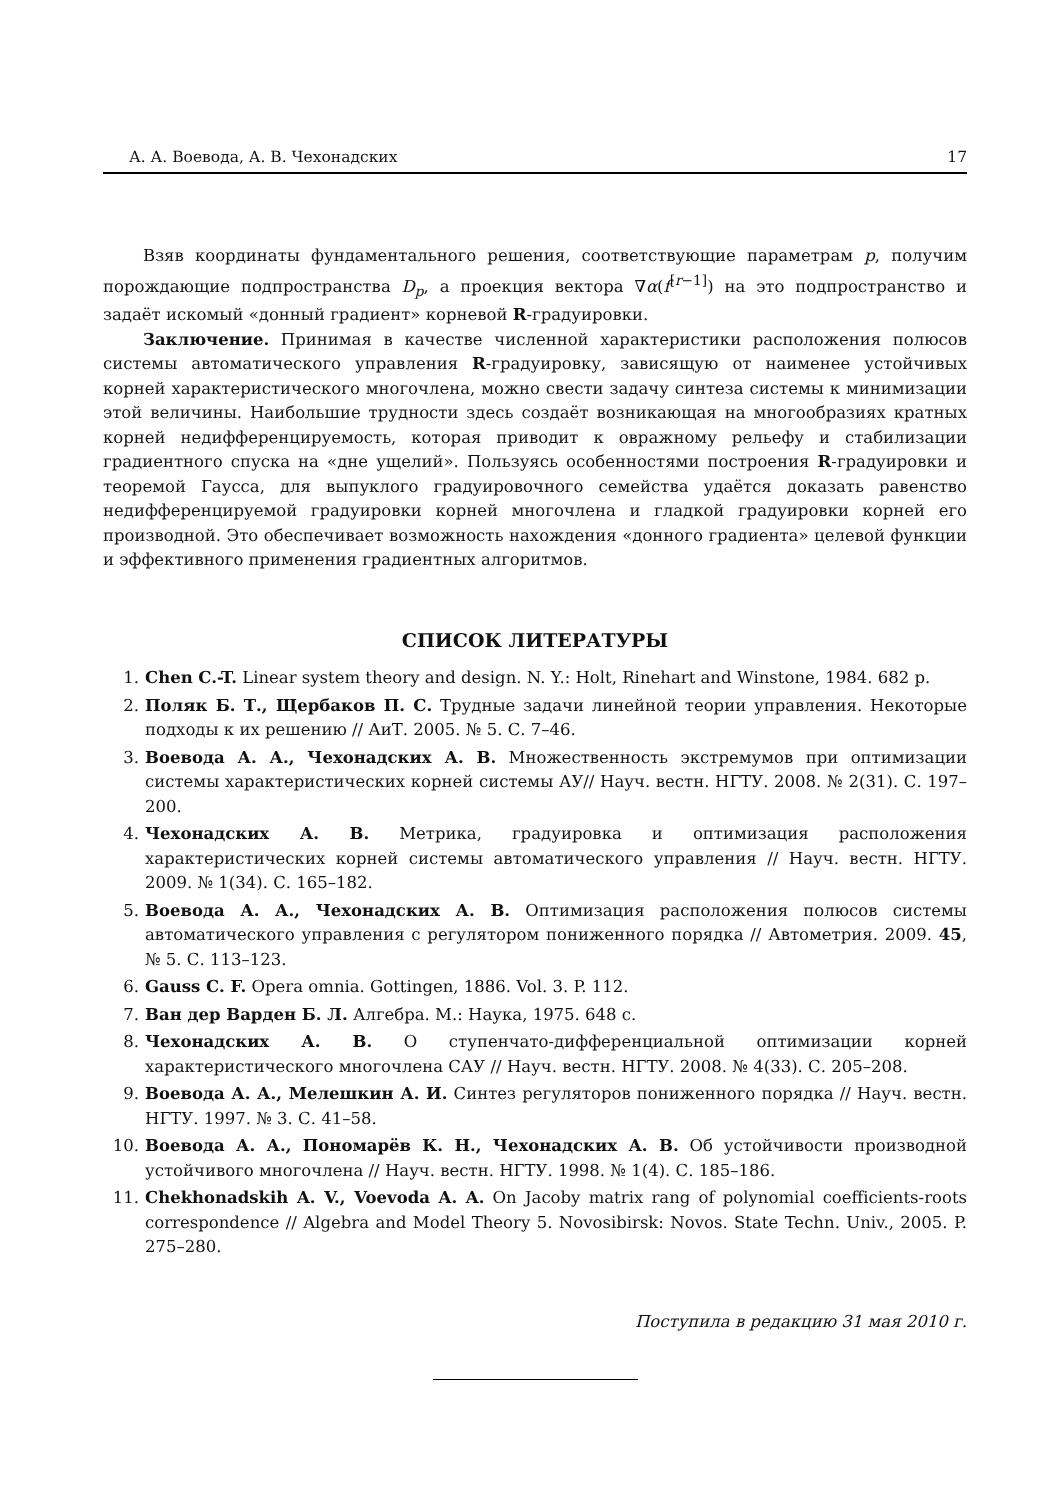А. А. Воевода, А. В. Чехонадских 17
Взяв координаты фундаментального решения, соответствующие параметрам p, получим порождающие подпространства D<sub>p</sub>, а проекция вектора ∇α(f<sup>[r−1]</sup>) на это подпространство и задаёт искомый «донный градиент» корневой R-градуировки.
Заключение. Принимая в качестве численной характеристики расположения полюсов системы автоматического управления R-градуировку, зависящую от наименее устойчивых корней характеристического многочлена, можно свести задачу синтеза системы к минимизации этой величины. Наибольшие трудности здесь создаёт возникающая на многообразиях кратных корней недифференцируемость, которая приводит к овражному рельефу и стабилизации градиентного спуска на «дне ущелий». Пользуясь особенностями построения R-градуировки и теоремой Гаусса, для выпуклого градуировочного семейства удаётся доказать равенство недифференцируемой градуировки корней многочлена и гладкой градуировки корней его производной. Это обеспечивает возможность нахождения «донного градиента» целевой функции и эффективного применения градиентных алгоритмов.
СПИСОК ЛИТЕРАТУРЫ
1. Chen C.-T. Linear system theory and design. N. Y.: Holt, Rinehart and Winstone, 1984. 682 p.
2. Поляк Б. Т., Щербаков П. С. Трудные задачи линейной теории управления. Некоторые подходы к их решению // АиТ. 2005. № 5. С. 7–46.
3. Воевода А. А., Чехонадских А. В. Множественность экстремумов при оптимизации системы характеристических корней системы АУ// Науч. вестн. НГТУ. 2008. № 2(31). С. 197–200.
4. Чехонадских А. В. Метрика, градуировка и оптимизация расположения характеристических корней системы автоматического управления // Науч. вестн. НГТУ. 2009. № 1(34). С. 165–182.
5. Воевода А. А., Чехонадских А. В. Оптимизация расположения полюсов системы автоматического управления с регулятором пониженного порядка // Автометрия. 2009. 45, № 5. С. 113–123.
6. Gauss C. F. Opera omnia. Gottingen, 1886. Vol. 3. P. 112.
7. Ван дер Варден Б. Л. Алгебра. М.: Наука, 1975. 648 с.
8. Чехонадских А. В. О ступенчато-дифференциальной оптимизации корней характеристического многочлена САУ // Науч. вестн. НГТУ. 2008. № 4(33). С. 205–208.
9. Воевода А. А., Мелешкин А. И. Синтез регуляторов пониженного порядка // Науч. вестн. НГТУ. 1997. № 3. С. 41–58.
10. Воевода А. А., Пономарёв К. Н., Чехонадских А. В. Об устойчивости производной устойчивого многочлена // Науч. вестн. НГТУ. 1998. № 1(4). С. 185–186.
11. Chekhonadskih A. V., Voevoda A. A. On Jacoby matrix rang of polynomial coefficients-roots correspondence // Algebra and Model Theory 5. Novosibirsk: Novos. State Techn. Univ., 2005. P. 275–280.
Поступила в редакцию 31 мая 2010 г.